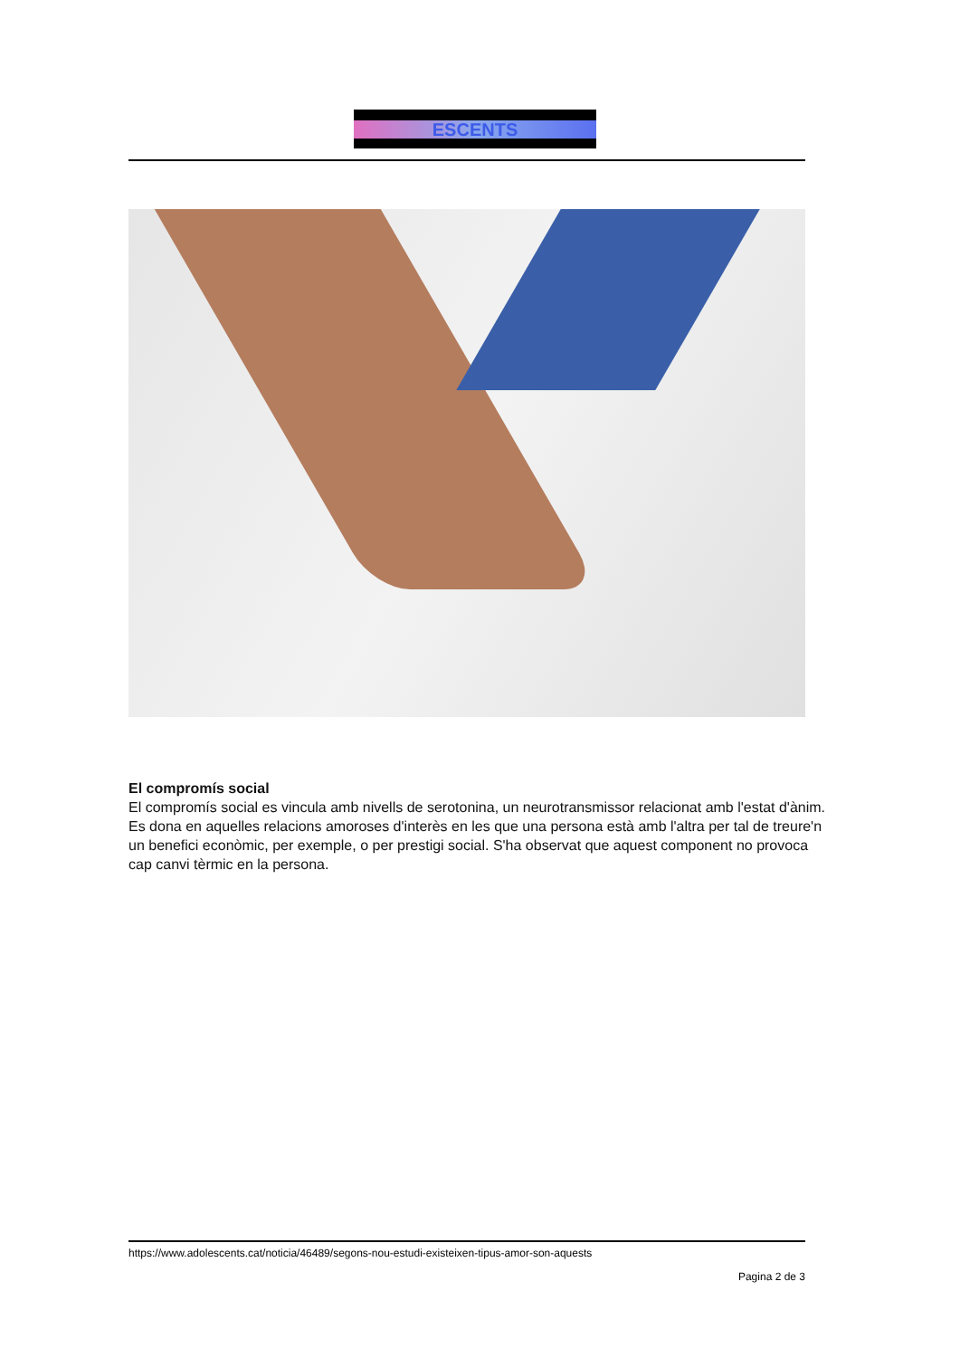ESCENTS
El compromís social
El compromís social es vincula amb nivells de serotonina, un neurotransmissor relacionat amb l'estat d'ànim. Es dona en aquelles relacions amoroses d'interès en les que una persona està amb l'altra per tal de treure'n un benefici econòmic, per exemple, o per prestigi social. S'ha observat que aquest component no provoca cap canvi tèrmic en la persona.
https://www.adolescents.cat/noticia/46489/segons-nou-estudi-existeixen-tipus-amor-son-aquests
Pagina 2 de 3